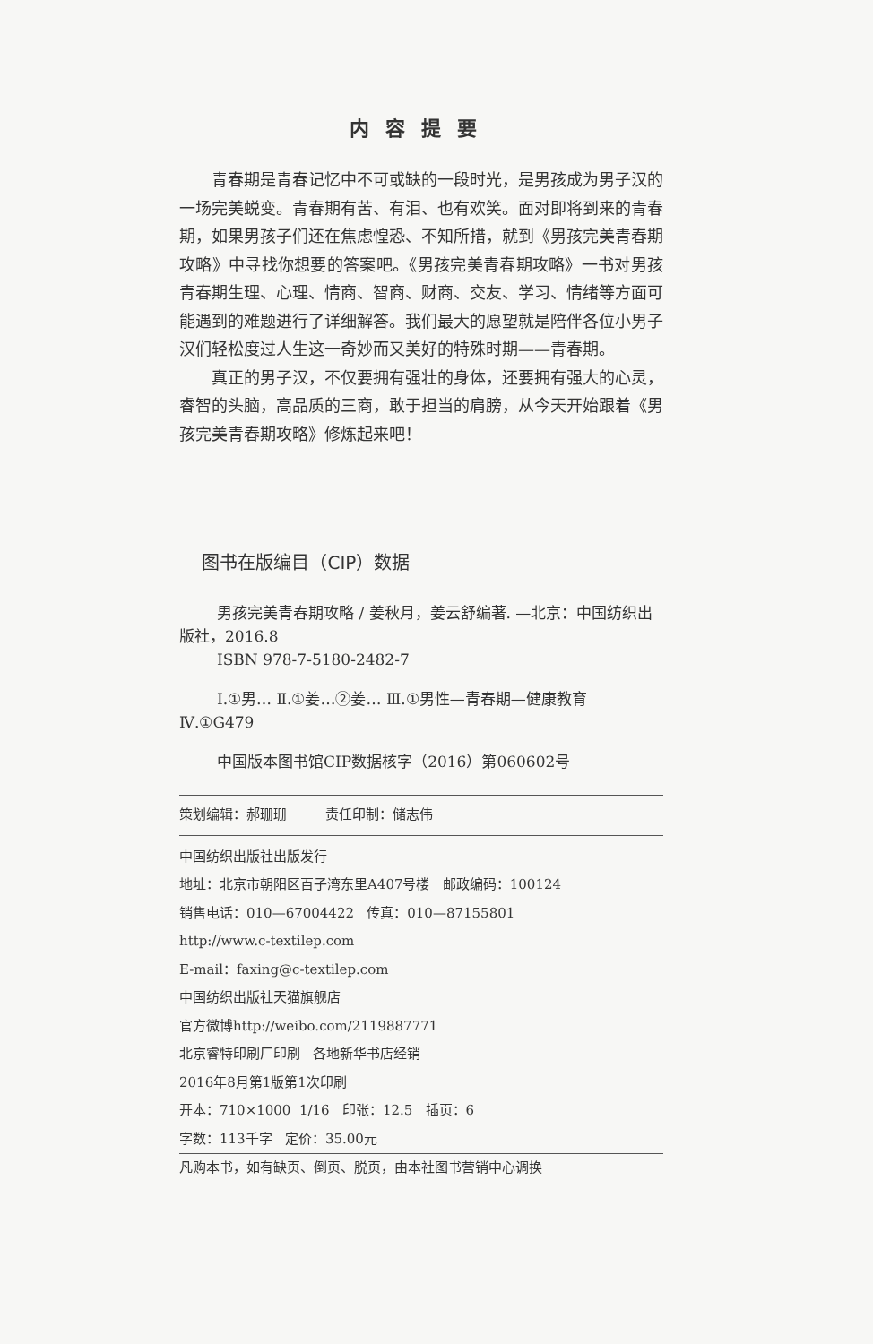内容提要
青春期是青春记忆中不可或缺的一段时光，是男孩成为男子汉的一场完美蜕变。青春期有苦、有泪、也有欢笑。面对即将到来的青春期，如果男孩子们还在焦虑惶恐、不知所措，就到《男孩完美青春期攻略》中寻找你想要的答案吧。《男孩完美青春期攻略》一书对男孩青春期生理、心理、情商、智商、财商、交友、学习、情绪等方面可能遇到的难题进行了详细解答。我们最大的愿望就是陪伴各位小男子汉们轻松度过人生这一奇妙而又美好的特殊时期——青春期。
真正的男子汉，不仅要拥有强壮的身体，还要拥有强大的心灵，睿智的头脑，高品质的三商，敢于担当的肩膀，从今天开始跟着《男孩完美青春期攻略》修炼起来吧！
图书在版编目（CIP）数据
男孩完美青春期攻略 / 姜秋月，姜云舒编著. —北京：中国纺织出版社，2016.8
ISBN 978-7-5180-2482-7
Ⅰ.①男… Ⅱ.①姜…②姜… Ⅲ.①男性—青春期—健康教育 Ⅳ.①G479
中国版本图书馆CIP数据核字（2016）第060602号
策划编辑：郝珊珊 责任印制：储志伟
中国纺织出版社出版发行
地址：北京市朝阳区百子湾东里A407号楼 邮政编码：100124
销售电话：010—67004422 传真：010—87155801
http://www.c-textilep.com
E-mail：faxing@c-textilep.com
中国纺织出版社天猫旗舰店
官方微博http://weibo.com/2119887771
北京睿特印刷厂印刷 各地新华书店经销
2016年8月第1版第1次印刷
开本：710×1000 1/16 印张：12.5 插页：6
字数：113千字 定价：35.00元
凡购本书，如有缺页、倒页、脱页，由本社图书营销中心调换